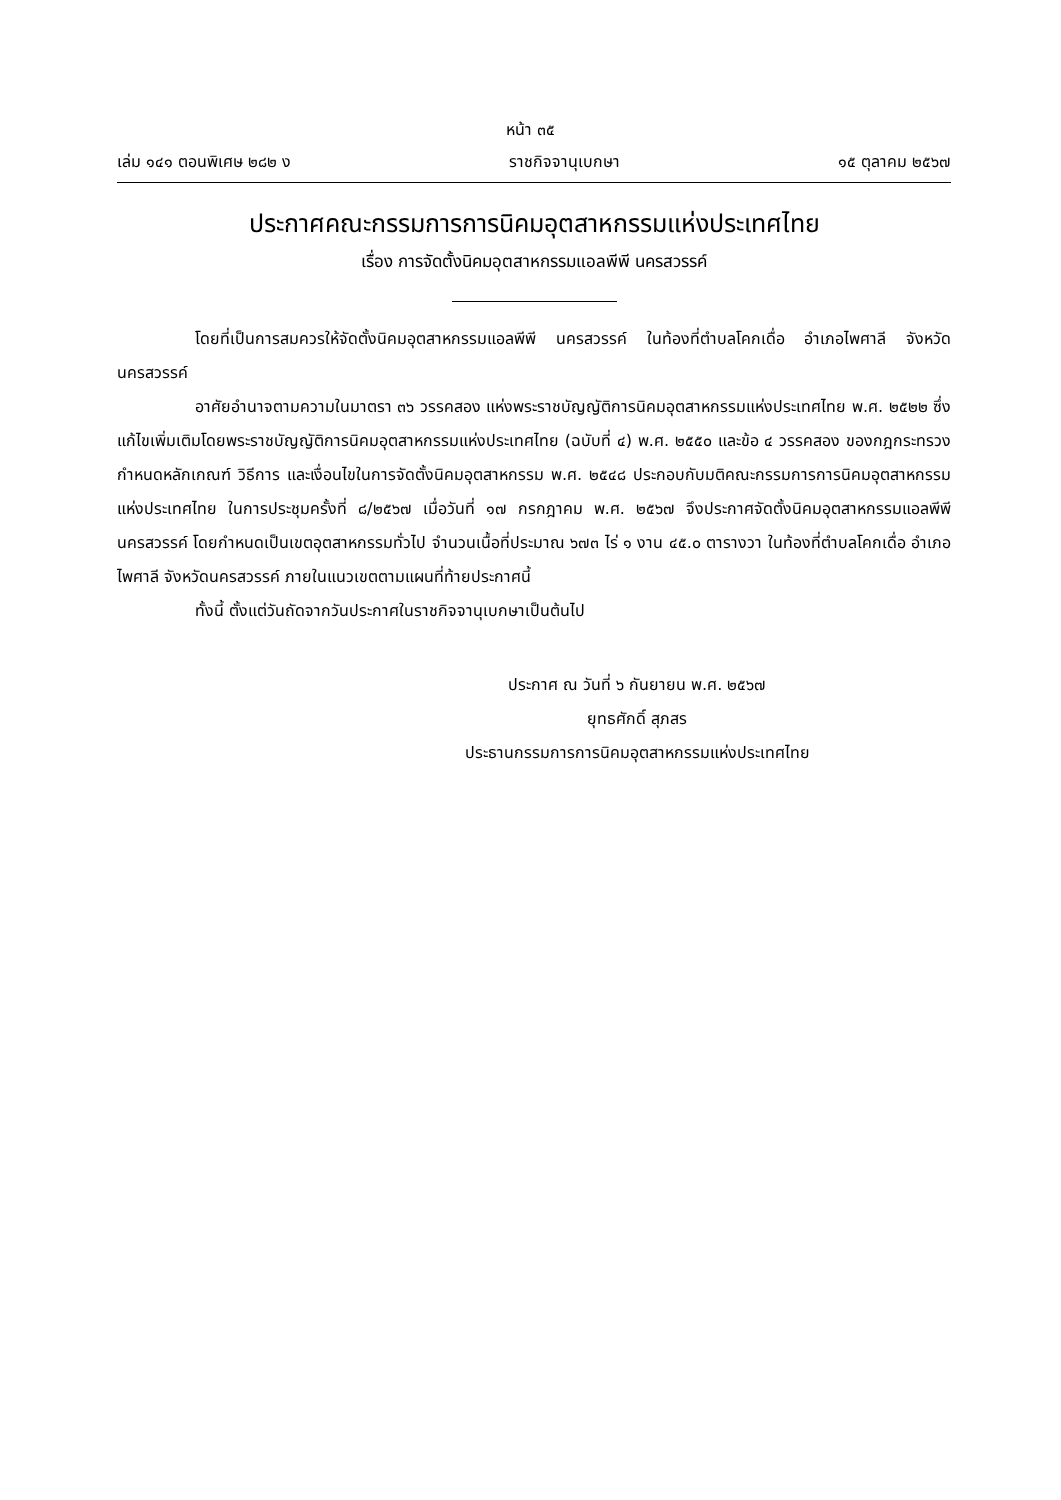หน้า ๓๕
เล่ม ๑๔๑ ตอนพิเศษ ๒๘๒ ง ราชกิจจานุเบกษา ๑๕ ตุลาคม ๒๕๖๗
ประกาศคณะกรรมการการนิคมอุตสาหกรรมแห่งประเทศไทย
เรื่อง การจัดตั้งนิคมอุตสาหกรรมแอลพีพี นครสวรรค์
โดยที่เป็นการสมควรให้จัดตั้งนิคมอุตสาหกรรมแอลพีพี นครสวรรค์ ในท้องที่ตำบลโคกเดื่อ อำเภอไพศาลี จังหวัดนครสวรรค์
อาศัยอำนาจตามความในมาตรา ๓๖ วรรคสอง แห่งพระราชบัญญัติการนิคมอุตสาหกรรมแห่งประเทศไทย พ.ศ. ๒๕๒๒ ซึ่งแก้ไขเพิ่มเติมโดยพระราชบัญญัติการนิคมอุตสาหกรรมแห่งประเทศไทย (ฉบับที่ ๔) พ.ศ. ๒๕๕๐ และข้อ ๔ วรรคสอง ของกฎกระทรวงกำหนดหลักเกณฑ์ วิธีการ และเงื่อนไขในการจัดตั้งนิคมอุตสาหกรรม พ.ศ. ๒๕๔๘ ประกอบกับมติคณะกรรมการการนิคมอุตสาหกรรมแห่งประเทศไทย ในการประชุมครั้งที่ ๘/๒๕๖๗ เมื่อวันที่ ๑๗ กรกฎาคม พ.ศ. ๒๕๖๗ จึงประกาศจัดตั้งนิคมอุตสาหกรรมแอลพีพี นครสวรรค์ โดยกำหนดเป็นเขตอุตสาหกรรมทั่วไป จำนวนเนื้อที่ประมาณ ๖๗๓ ไร่ ๑ งาน ๔๕.๐ ตารางวา ในท้องที่ตำบลโคกเดื่อ อำเภอไพศาลี จังหวัดนครสวรรค์ ภายในแนวเขตตามแผนที่ท้ายประกาศนี้
ทั้งนี้ ตั้งแต่วันถัดจากวันประกาศในราชกิจจานุเบกษาเป็นต้นไป
ประกาศ ณ วันที่ ๖ กันยายน พ.ศ. ๒๕๖๗
ยุทธศักดิ์ สุภสร
ประธานกรรมการการนิคมอุตสาหกรรมแห่งประเทศไทย